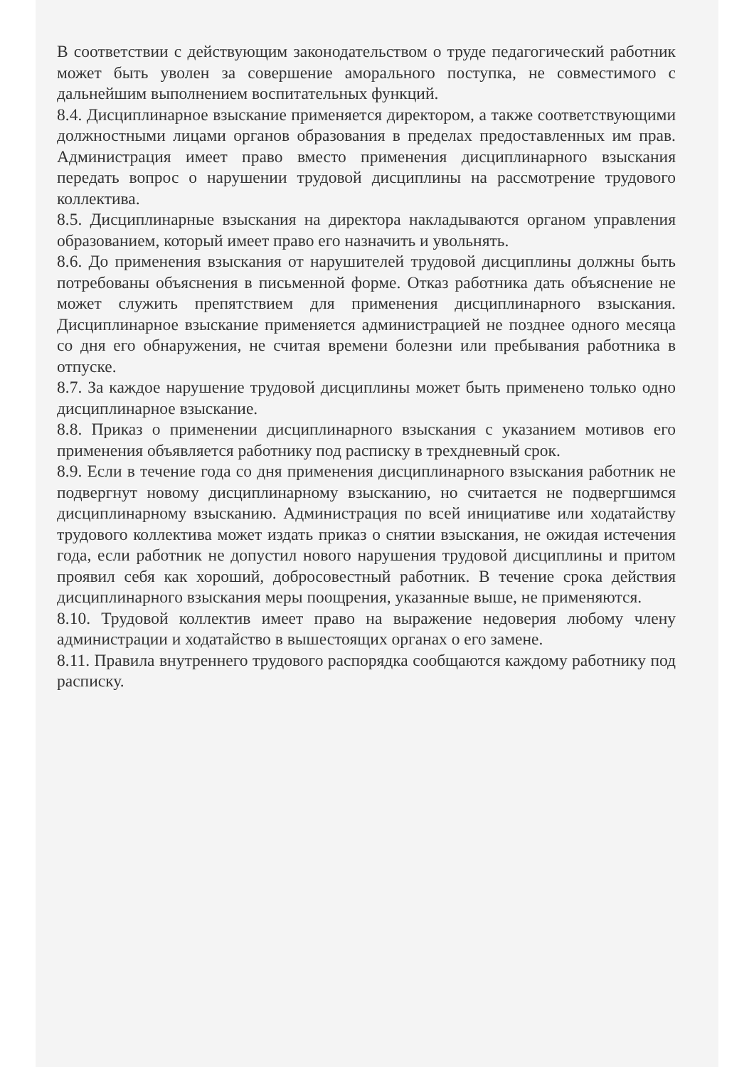В соответствии с действующим законодательством о труде педагогический работник может быть уволен за совершение аморального поступка, не совместимого с дальнейшим выполнением воспитательных функций.
8.4. Дисциплинарное взыскание применяется директором, а также соответствующими должностными лицами органов образования в пределах предоставленных им прав. Администрация имеет право вместо применения дисциплинарного взыскания передать вопрос о нарушении трудовой дисциплины на рассмотрение трудового коллектива.
8.5. Дисциплинарные взыскания на директора накладываются органом управления образованием, который имеет право его назначить и увольнять.
8.6. До применения взыскания от нарушителей трудовой дисциплины должны быть потребованы объяснения в письменной форме. Отказ работника дать объяснение не может служить препятствием для применения дисциплинарного взыскания. Дисциплинарное взыскание применяется администрацией не позднее одного месяца со дня его обнаружения, не считая времени болезни или пребывания работника в отпуске.
8.7. За каждое нарушение трудовой дисциплины может быть применено только одно дисциплинарное взыскание.
8.8. Приказ о применении дисциплинарного взыскания с указанием мотивов его применения объявляется работнику под расписку в трехдневный срок.
8.9. Если в течение года со дня применения дисциплинарного взыскания работник не подвергнут новому дисциплинарному взысканию, но считается не подвергшимся дисциплинарному взысканию. Администрация по всей инициативе или ходатайству трудового коллектива может издать приказ о снятии взыскания, не ожидая истечения года, если работник не допустил нового нарушения трудовой дисциплины и притом проявил себя как хороший, добросовестный работник. В течение срока действия дисциплинарного взыскания меры поощрения, указанные выше, не применяются.
8.10. Трудовой коллектив имеет право на выражение недоверия любому члену администрации и ходатайство в вышестоящих органах о его замене.
8.11. Правила внутреннего трудового распорядка сообщаются каждому работнику под расписку.